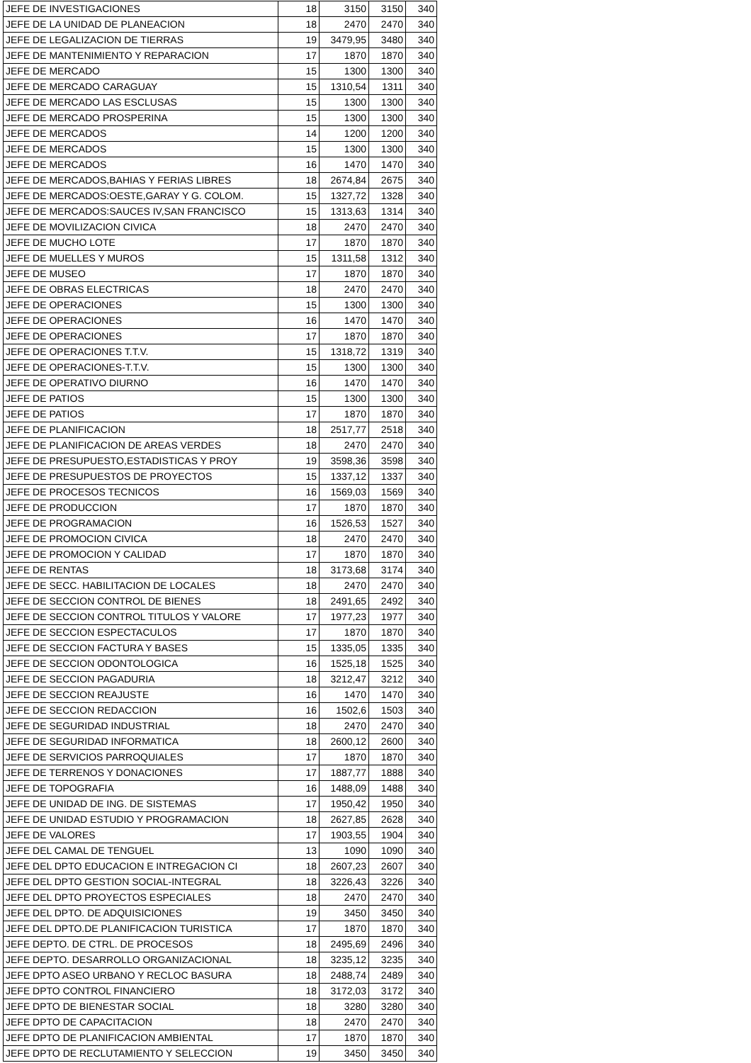| JEFE DE INVESTIGACIONES | 18 | 3150 | 3150 | 340 |
| JEFE DE LA UNIDAD DE PLANEACION | 18 | 2470 | 2470 | 340 |
| JEFE DE LEGALIZACION DE TIERRAS | 19 | 3479,95 | 3480 | 340 |
| JEFE DE MANTENIMIENTO Y REPARACION | 17 | 1870 | 1870 | 340 |
| JEFE DE MERCADO | 15 | 1300 | 1300 | 340 |
| JEFE DE MERCADO CARAGUAY | 15 | 1310,54 | 1311 | 340 |
| JEFE DE MERCADO LAS ESCLUSAS | 15 | 1300 | 1300 | 340 |
| JEFE DE MERCADO PROSPERINA | 15 | 1300 | 1300 | 340 |
| JEFE DE MERCADOS | 14 | 1200 | 1200 | 340 |
| JEFE DE MERCADOS | 15 | 1300 | 1300 | 340 |
| JEFE DE MERCADOS | 16 | 1470 | 1470 | 340 |
| JEFE DE MERCADOS,BAHIAS Y FERIAS LIBRES | 18 | 2674,84 | 2675 | 340 |
| JEFE DE MERCADOS:OESTE,GARAY Y G. COLOM. | 15 | 1327,72 | 1328 | 340 |
| JEFE DE MERCADOS:SAUCES IV,SAN FRANCISCO | 15 | 1313,63 | 1314 | 340 |
| JEFE DE MOVILIZACION CIVICA | 18 | 2470 | 2470 | 340 |
| JEFE DE MUCHO LOTE | 17 | 1870 | 1870 | 340 |
| JEFE DE MUELLES Y MUROS | 15 | 1311,58 | 1312 | 340 |
| JEFE DE MUSEO | 17 | 1870 | 1870 | 340 |
| JEFE DE OBRAS ELECTRICAS | 18 | 2470 | 2470 | 340 |
| JEFE DE OPERACIONES | 15 | 1300 | 1300 | 340 |
| JEFE DE OPERACIONES | 16 | 1470 | 1470 | 340 |
| JEFE DE OPERACIONES | 17 | 1870 | 1870 | 340 |
| JEFE DE OPERACIONES T.T.V. | 15 | 1318,72 | 1319 | 340 |
| JEFE DE OPERACIONES-T.T.V. | 15 | 1300 | 1300 | 340 |
| JEFE DE OPERATIVO DIURNO | 16 | 1470 | 1470 | 340 |
| JEFE DE PATIOS | 15 | 1300 | 1300 | 340 |
| JEFE DE PATIOS | 17 | 1870 | 1870 | 340 |
| JEFE DE PLANIFICACION | 18 | 2517,77 | 2518 | 340 |
| JEFE DE PLANIFICACION DE AREAS VERDES | 18 | 2470 | 2470 | 340 |
| JEFE DE PRESUPUESTO,ESTADISTICAS Y PROY | 19 | 3598,36 | 3598 | 340 |
| JEFE DE PRESUPUESTOS DE PROYECTOS | 15 | 1337,12 | 1337 | 340 |
| JEFE DE PROCESOS TECNICOS | 16 | 1569,03 | 1569 | 340 |
| JEFE DE PRODUCCION | 17 | 1870 | 1870 | 340 |
| JEFE DE PROGRAMACION | 16 | 1526,53 | 1527 | 340 |
| JEFE DE PROMOCION CIVICA | 18 | 2470 | 2470 | 340 |
| JEFE DE PROMOCION Y CALIDAD | 17 | 1870 | 1870 | 340 |
| JEFE DE RENTAS | 18 | 3173,68 | 3174 | 340 |
| JEFE DE SECC. HABILITACION DE LOCALES | 18 | 2470 | 2470 | 340 |
| JEFE DE SECCION CONTROL DE BIENES | 18 | 2491,65 | 2492 | 340 |
| JEFE DE SECCION CONTROL TITULOS Y VALORE | 17 | 1977,23 | 1977 | 340 |
| JEFE DE SECCION ESPECTACULOS | 17 | 1870 | 1870 | 340 |
| JEFE DE SECCION FACTURA Y BASES | 15 | 1335,05 | 1335 | 340 |
| JEFE DE SECCION ODONTOLOGICA | 16 | 1525,18 | 1525 | 340 |
| JEFE DE SECCION PAGADURIA | 18 | 3212,47 | 3212 | 340 |
| JEFE DE SECCION REAJUSTE | 16 | 1470 | 1470 | 340 |
| JEFE DE SECCION REDACCION | 16 | 1502,6 | 1503 | 340 |
| JEFE DE SEGURIDAD INDUSTRIAL | 18 | 2470 | 2470 | 340 |
| JEFE DE SEGURIDAD INFORMATICA | 18 | 2600,12 | 2600 | 340 |
| JEFE DE SERVICIOS PARROQUIALES | 17 | 1870 | 1870 | 340 |
| JEFE DE TERRENOS Y DONACIONES | 17 | 1887,77 | 1888 | 340 |
| JEFE DE TOPOGRAFIA | 16 | 1488,09 | 1488 | 340 |
| JEFE DE UNIDAD DE ING. DE SISTEMAS | 17 | 1950,42 | 1950 | 340 |
| JEFE DE UNIDAD ESTUDIO Y PROGRAMACION | 18 | 2627,85 | 2628 | 340 |
| JEFE DE VALORES | 17 | 1903,55 | 1904 | 340 |
| JEFE DEL CAMAL DE TENGUEL | 13 | 1090 | 1090 | 340 |
| JEFE DEL DPTO EDUCACION E INTREGACION CI | 18 | 2607,23 | 2607 | 340 |
| JEFE DEL DPTO GESTION SOCIAL-INTEGRAL | 18 | 3226,43 | 3226 | 340 |
| JEFE DEL DPTO PROYECTOS ESPECIALES | 18 | 2470 | 2470 | 340 |
| JEFE DEL DPTO. DE ADQUISICIONES | 19 | 3450 | 3450 | 340 |
| JEFE DEL DPTO.DE PLANIFICACION TURISTICA | 17 | 1870 | 1870 | 340 |
| JEFE DEPTO. DE CTRL. DE PROCESOS | 18 | 2495,69 | 2496 | 340 |
| JEFE DEPTO. DESARROLLO ORGANIZACIONAL | 18 | 3235,12 | 3235 | 340 |
| JEFE DPTO ASEO URBANO Y RECLOC BASURA | 18 | 2488,74 | 2489 | 340 |
| JEFE DPTO CONTROL FINANCIERO | 18 | 3172,03 | 3172 | 340 |
| JEFE DPTO DE BIENESTAR SOCIAL | 18 | 3280 | 3280 | 340 |
| JEFE DPTO DE CAPACITACION | 18 | 2470 | 2470 | 340 |
| JEFE DPTO DE PLANIFICACION AMBIENTAL | 17 | 1870 | 1870 | 340 |
| JEFE DPTO DE RECLUTAMIENTO Y SELECCION | 19 | 3450 | 3450 | 340 |